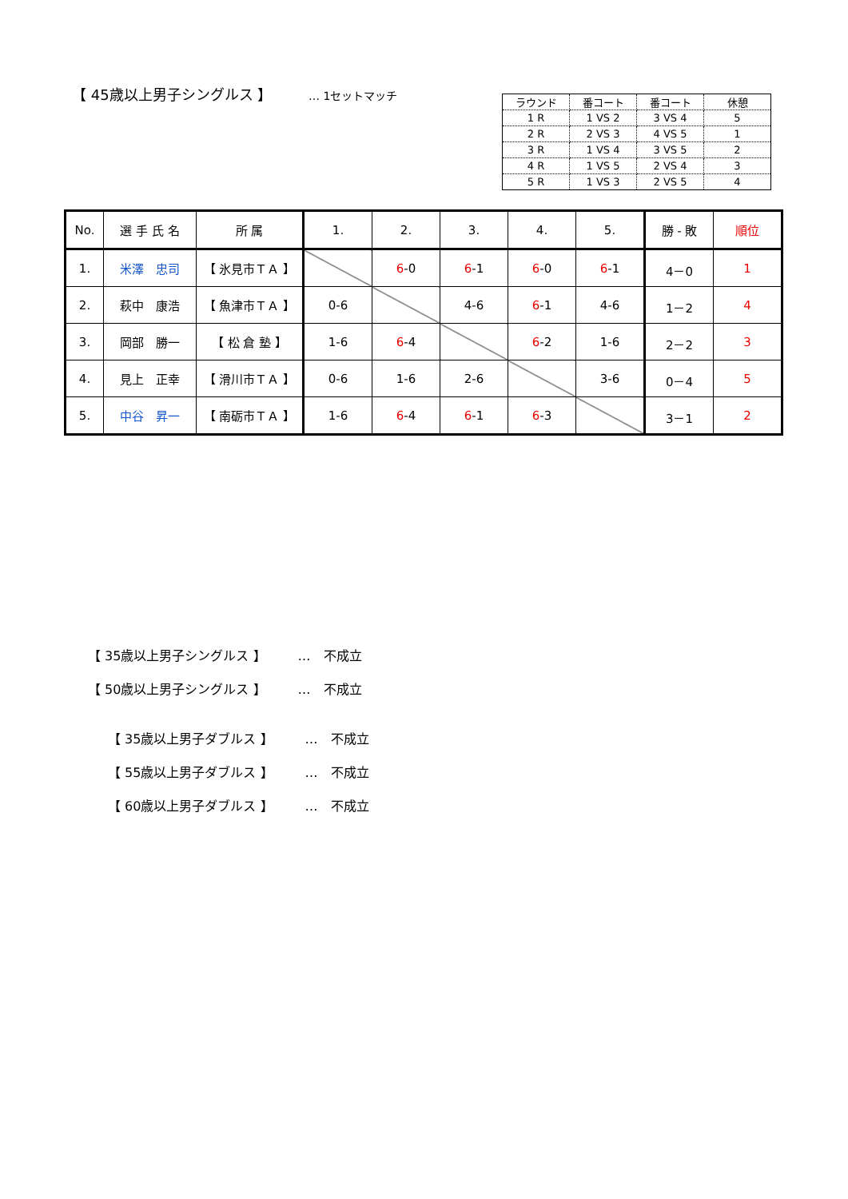【 45歳以上男子シングルス 】 … 1セットマッチ
| ラウンド | 番コート | 番コート | 休憩 |
| 1 R | 1 VS 2 | 3 VS 4 | 5 |
| 2 R | 2 VS 3 | 4 VS 5 | 1 |
| 3 R | 1 VS 4 | 3 VS 5 | 2 |
| 4 R | 1 VS 5 | 2 VS 4 | 3 |
| 5 R | 1 VS 3 | 2 VS 5 | 4 |
| No. | 選 手 氏 名 | 所 属 | 1. | 2. | 3. | 4. | 5. | 勝 - 敗 | 順位 |
| --- | --- | --- | --- | --- | --- | --- | --- | --- | --- |
| 1. | 米澤 忠司 | 【 氷見市ＴＡ 】 | | 6 -0 | 6 -1 | 6 -0 | 6 -1 | 4－0 | 1 |
| 2. | 萩中 康浩 | 【 魚津市ＴＡ 】 | 0-6 | | 4-6 | 6 -1 | 4-6 | 1－2 | 4 |
| 3. | 岡部 勝一 | 【 松 倉 塾 】 | 1-6 | 6 -4 | | 6 -2 | 1-6 | 2－2 | 3 |
| 4. | 見上 正幸 | 【 滑川市ＴＡ 】 | 0-6 | 1-6 | 2-6 | | 3-6 | 0－4 | 5 |
| 5. | 中谷 昇一 | 【 南砺市ＴＡ 】 | 1-6 | 6 -4 | 6 -1 | 6 -3 | | 3－1 | 2 |
【 35歳以上男子シングルス 】 …　不成立
【 50歳以上男子シングルス 】 …　不成立
【 35歳以上男子ダブルス 】 …　不成立
【 55歳以上男子ダブルス 】 …　不成立
【 60歳以上男子ダブルス 】 …　不成立